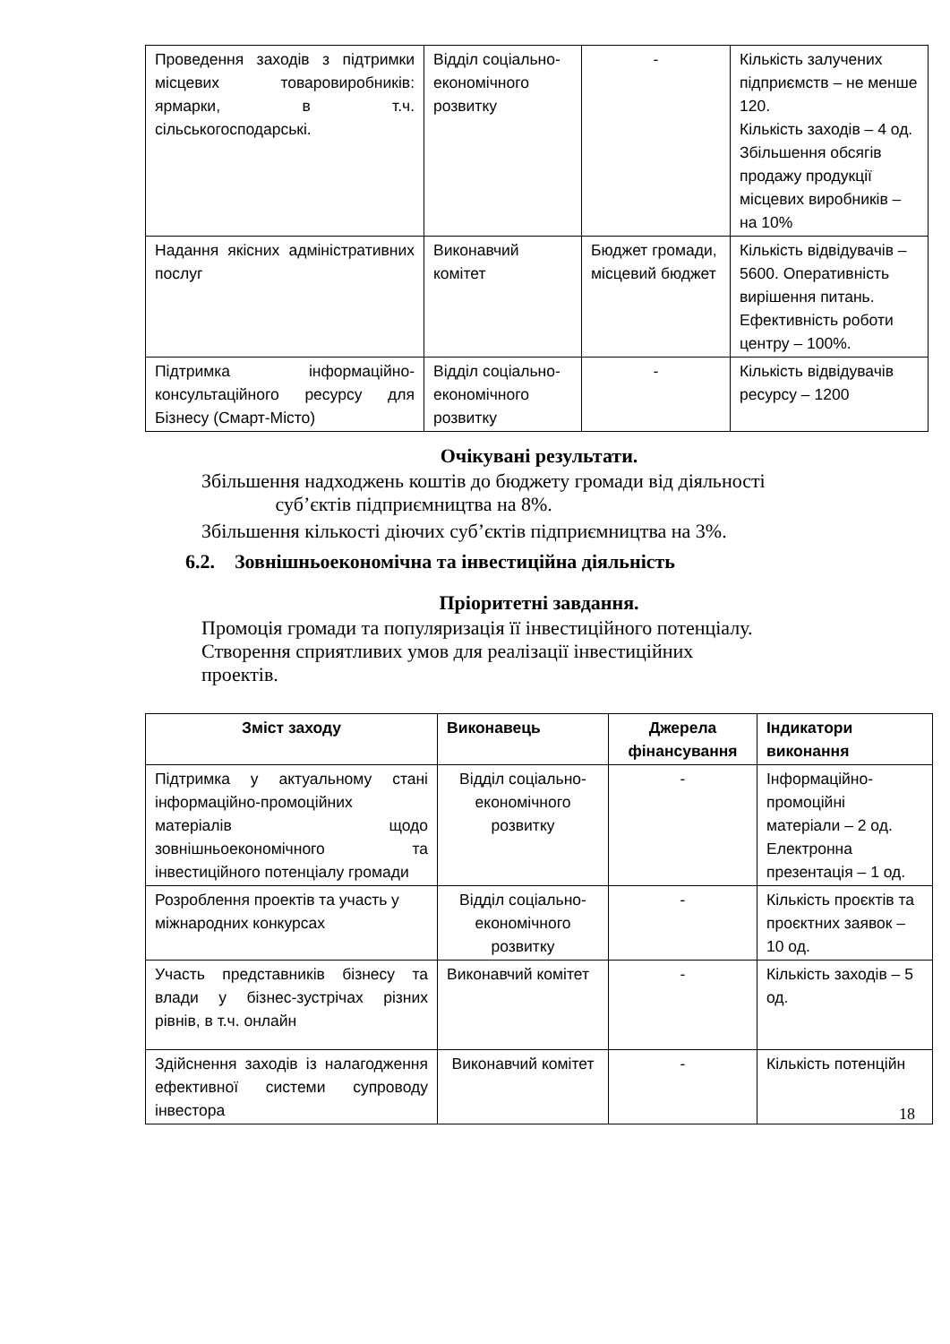| Проведення заходів з підтримки місцевих товаровиробників: ярмарки, в т.ч. сільськогосподарські. | Відділ соціально-економічного розвитку | - | Кількість залучених підприємств – не менше 120. Кількість заходів – 4 од. Збільшення обсягів продажу продукції місцевих виробників – на 10% |
| Надання якісних адміністративних послуг | Виконавчий комітет | Бюджет громади, місцевий бюджет | Кількість відвідувачів – 5600. Оперативність вирішення питань. Ефективність роботи центру – 100%. |
| Підтримка інформаційно-консультаційного ресурсу для Бізнесу (Смарт-Місто) | Відділ соціально-економічного розвитку | - | Кількість відвідувачів ресурсу – 1200 |
Очікувані результати.
Збільшення надходжень коштів до бюджету громади від діяльності
суб’єктів підприємництва на 8%.
Збільшення кількості діючих суб’єктів підприємництва на 3%.
6.2. Зовнішньоекономічна та інвестиційна діяльність
Пріоритетні завдання.
Промоція громади та популяризація її інвестиційного потенціалу.
Створення сприятливих умов для реалізації інвестиційних
проектів.
| Зміст заходу | Виконавець | Джерела фінансування | Індикатори виконання |
| --- | --- | --- | --- |
| Підтримка у актуальному стані інформаційно-промоційних матеріалів щодо зовнішньоекономічного та інвестиційного потенціалу громади | Відділ соціально-економічного розвитку | - | Інформаційно-промоційні матеріали – 2 од. Електронна презентація – 1 од. |
| Розроблення проектів та участь у міжнародних конкурсах | Відділ соціально-економічного розвитку | - | Кількість проєктів та проєктних заявок – 10 од. |
| Участь представників бізнесу та влади у бізнес-зустрічах різних рівнів, в т.ч. онлайн | Виконавчий комітет | - | Кількість заходів – 5 од. |
| Здійснення заходів із налагодження ефективної системи супроводу інвестора | Виконавчий комітет | - | Кількість потенційн |
18